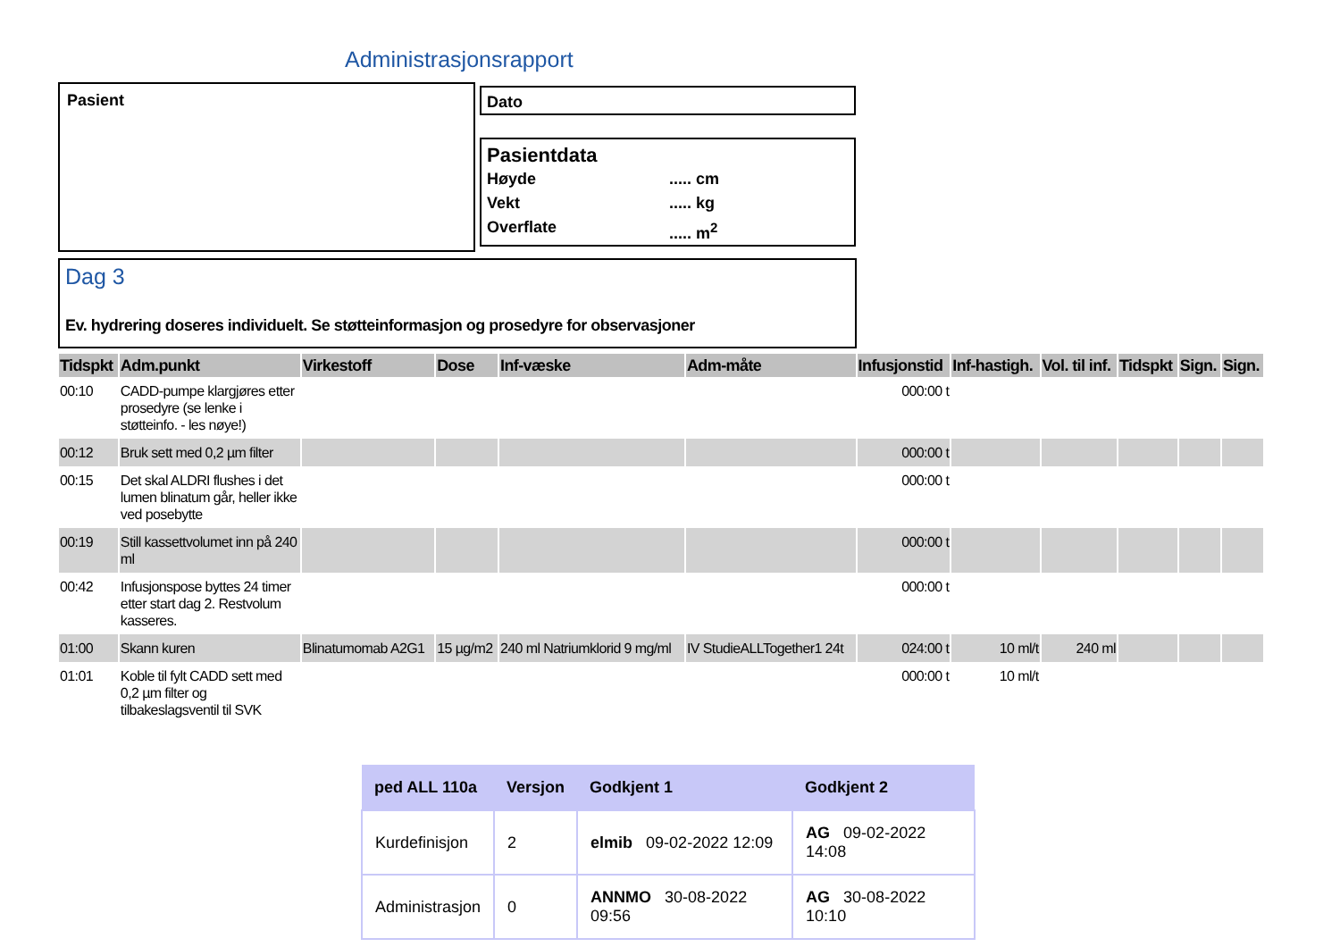Administrasjonsrapport
Pasient Dato
Pasientdata
Høyde..... cm
Vekt..... kg
Overflate..... m<sup>2</sup>
Dag 3
Ev. hydrering doseres individuelt. Se støtteinformasjon og prosedyre for observasjoner
| Tidspkt | Adm.punkt | Virkestoff | Dose | Inf-væske | Adm-måte | Infusjonstid | Inf-hastigh. | Vol. til inf. | Tidspkt | Sign. | Sign. |
| --- | --- | --- | --- | --- | --- | --- | --- | --- | --- | --- | --- |
| 00:10 | CADD-pumpe klargjøres etter prosedyre (se lenke i støtteinfo. - les nøye!) | | | | | 000:00 t | | | | | |
| 00:12 | Bruk sett med 0,2 µm filter | | | | | 000:00 t | | | | | |
| 00:15 | Det skal ALDRI flushes i det lumen blinatum går, heller ikke ved posebytte | | | | | 000:00 t | | | | | |
| 00:19 | Still kassettvolumet inn på 240 ml | | | | | 000:00 t | | | | | |
| 00:42 | Infusjonspose byttes 24 timer etter start dag 2. Restvolum kasseres. | | | | | 000:00 t | | | | | |
| 01:00 | Skann kuren | Blinatumomab A2G1 | 15 µg/m2 | 240 ml Natriumklorid 9 mg/ml | IV StudieALLTogether1 24t | 024:00 t | 10 ml/t | 240 ml | | | |
| 01:01 | Koble til fylt CADD sett med 0,2 µm filter og tilbakeslagsventil til SVK | | | | | 000:00 t | 10 ml/t | | | | |
| ped ALL 110a | Versjon | Godkjent 1 | Godkjent 2 |
| --- | --- | --- | --- |
| Kurdefinisjon | 2 | elmib 09-02-2022 12:09 | AG 09-02-2022 14:08 |
| Administrasjon | 0 | ANNMO 30-08-2022 09:56 | AG 30-08-2022 10:10 |